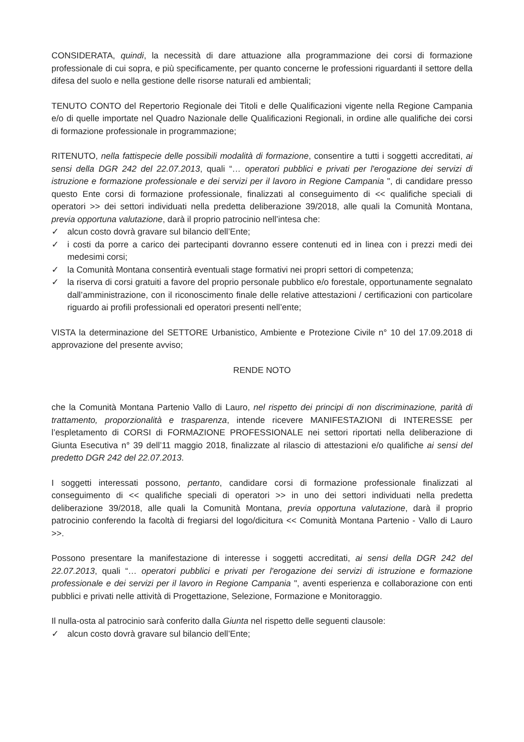CONSIDERATA, quindi, la necessità di dare attuazione alla programmazione dei corsi di formazione professionale di cui sopra, e più specificamente, per quanto concerne le professioni riguardanti il settore della difesa del suolo e nella gestione delle risorse naturali ed ambientali;
TENUTO CONTO del Repertorio Regionale dei Titoli e delle Qualificazioni vigente nella Regione Campania e/o di quelle importate nel Quadro Nazionale delle Qualificazioni Regionali, in ordine alle qualifiche dei corsi di formazione professionale in programmazione;
RITENUTO, nella fattispecie delle possibili modalità di formazione, consentire a tutti i soggetti accreditati, ai sensi della DGR 242 del 22.07.2013, quali “… operatori pubblici e privati per l'erogazione dei servizi di istruzione e formazione professionale e dei servizi per il lavoro in Regione Campania ", di candidare presso questo Ente corsi di formazione professionale, finalizzati al conseguimento di << qualifiche speciali di operatori >> dei settori individuati nella predetta deliberazione 39/2018, alle quali la Comunità Montana, previa opportuna valutazione, darà il proprio patrocinio nell’intesa che:
✓ alcun costo dovrà gravare sul bilancio dell’Ente;
✓ i costi da porre a carico dei partecipanti dovranno essere contenuti ed in linea con i prezzi medi dei medesimi corsi;
✓ la Comunità Montana consentirà eventuali stage formativi nei propri settori di competenza;
✓ la riserva di corsi gratuiti a favore del proprio personale pubblico e/o forestale, opportunamente segnalato dall’amministrazione, con il riconoscimento finale delle relative attestazioni / certificazioni con particolare riguardo ai profili professionali ed operatori presenti nell’ente;
VISTA la determinazione del SETTORE Urbanistico, Ambiente e Protezione Civile n° 10 del 17.09.2018 di approvazione del presente avviso;
RENDE NOTO
che la Comunità Montana Partenio Vallo di Lauro, nel rispetto dei principi di non discriminazione, parità di trattamento, proporzionalità e trasparenza, intende ricevere MANIFESTAZIONI di INTERESSE per l’espletamento di CORSI di FORMAZIONE PROFESSIONALE nei settori riportati nella deliberazione di Giunta Esecutiva n° 39 dell’11 maggio 2018, finalizzate al rilascio di attestazioni e/o qualifiche ai sensi del predetto DGR 242 del 22.07.2013.
I soggetti interessati possono, pertanto, candidare corsi di formazione professionale finalizzati al conseguimento di << qualifiche speciali di operatori >> in uno dei settori individuati nella predetta deliberazione 39/2018, alle quali la Comunità Montana, previa opportuna valutazione, darà il proprio patrocinio conferendo la facoltà di fregiarsi del logo/dicitura << Comunità Montana Partenio - Vallo di Lauro >>.
Possono presentare la manifestazione di interesse i soggetti accreditati, ai sensi della DGR 242 del 22.07.2013, quali “… operatori pubblici e privati per l'erogazione dei servizi di istruzione e formazione professionale e dei servizi per il lavoro in Regione Campania ", aventi esperienza e collaborazione con enti pubblici e privati nelle attività di Progettazione, Selezione, Formazione e Monitoraggio.
Il nulla-osta al patrocinio sarà conferito dalla Giunta nel rispetto delle seguenti clausole:
✓ alcun costo dovrà gravare sul bilancio dell’Ente;